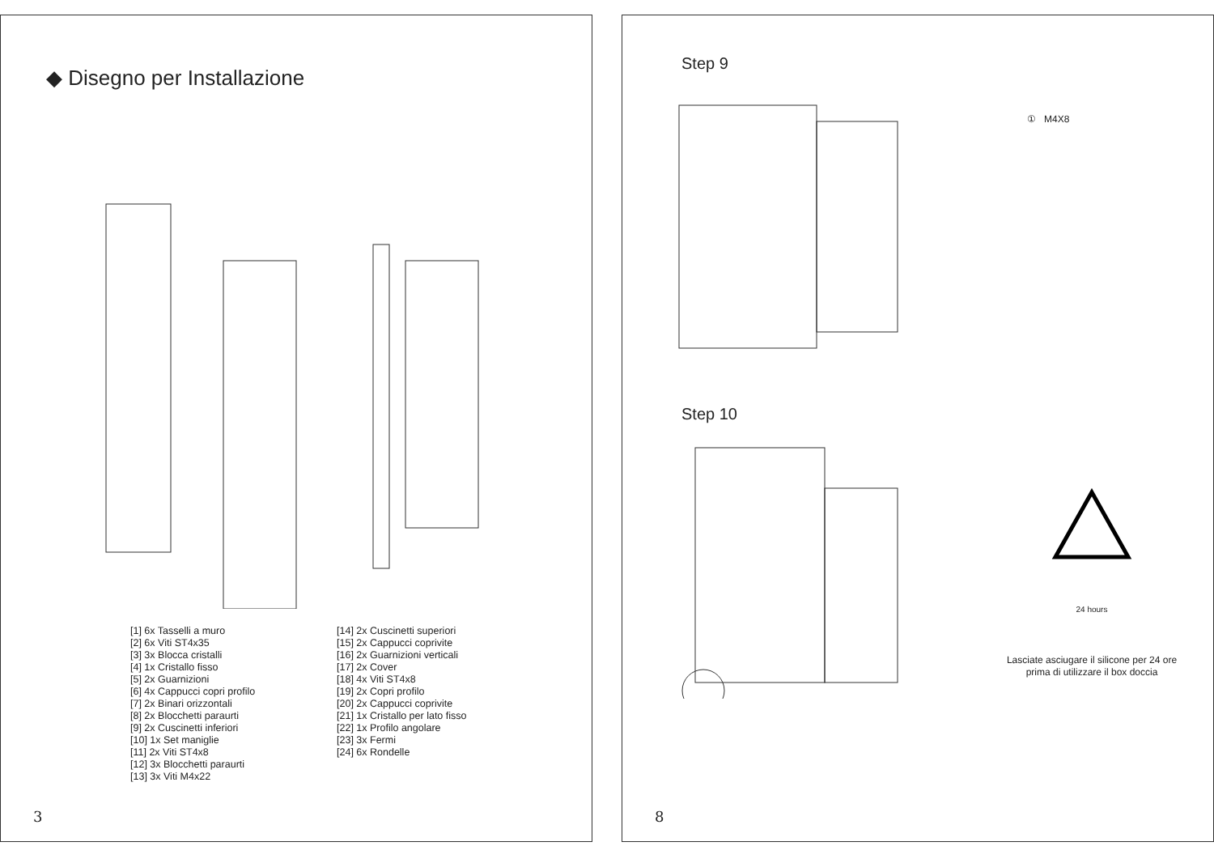◆ Disegno per Installazione
[1] 6x Tasselli a muro
[2] 6x Viti ST4x35
[3] 3x Blocca cristalli
[4] 1x Cristallo fisso
[5] 2x Guarnizioni
[6] 4x Cappucci copri profilo
[7] 2x Binari orizzontali
[8] 2x Blocchetti paraurti
[9] 2x Cuscinetti inferiori
[10] 1x Set maniglie
[11] 2x Viti ST4x8
[12] 3x Blocchetti paraurti
[13] 3x Viti M4x22
[14] 2x Cuscinetti superiori
[15] 2x Cappucci coprivite
[16] 2x Guarnizioni verticali
[17] 2x Cover
[18] 4x Viti ST4x8
[19] 2x Copri profilo
[20] 2x Cappucci coprivite
[21] 1x Cristallo per lato fisso
[22] 1x Profilo angolare
[23] 3x Fermi
[24] 6x Rondelle
3
Step 9
① M4X8
Step 10
24 hours
Lasciate asciugare il silicone per 24 ore
prima di utilizzare il box doccia
8